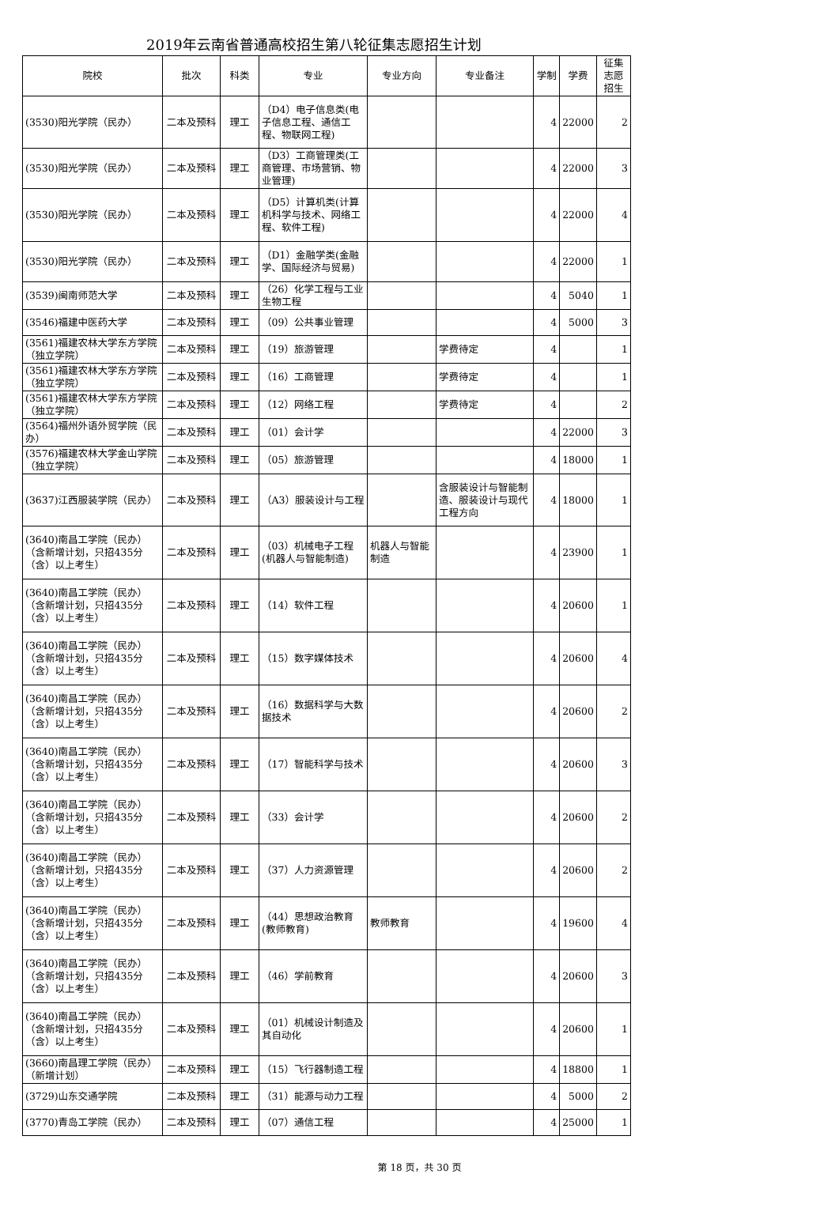2019年云南省普通高校招生第八轮征集志愿招生计划
| 院校 | 批次 | 科类 | 专业 | 专业方向 | 专业备注 | 学制 | 学费 | 征集志愿招生 |
| --- | --- | --- | --- | --- | --- | --- | --- | --- |
| (3530)阳光学院（民办） | 二本及预科 | 理工 | （D4）电子信息类(电子信息工程、通信工程、物联网工程) | | | 4 | 22000 | 2 |
| (3530)阳光学院（民办） | 二本及预科 | 理工 | （D3）工商管理类(工商管理、市场营销、物业管理) | | | 4 | 22000 | 3 |
| (3530)阳光学院（民办） | 二本及预科 | 理工 | （D5）计算机类(计算机科学与技术、网络工程、软件工程) | | | 4 | 22000 | 4 |
| (3530)阳光学院（民办） | 二本及预科 | 理工 | （D1）金融学类(金融学、国际经济与贸易) | | | 4 | 22000 | 1 |
| (3539)闽南师范大学 | 二本及预科 | 理工 | （26）化学工程与工业生物工程 | | | 4 | 5040 | 1 |
| (3546)福建中医药大学 | 二本及预科 | 理工 | （09）公共事业管理 | | | 4 | 5000 | 3 |
| (3561)福建农林大学东方学院（独立学院） | 二本及预科 | 理工 | （19）旅游管理 | | 学费待定 | 4 | | 1 |
| (3561)福建农林大学东方学院（独立学院） | 二本及预科 | 理工 | （16）工商管理 | | 学费待定 | 4 | | 1 |
| (3561)福建农林大学东方学院（独立学院） | 二本及预科 | 理工 | （12）网络工程 | | 学费待定 | 4 | | 2 |
| (3564)福州外语外贸学院（民办） | 二本及预科 | 理工 | （01）会计学 | | | 4 | 22000 | 3 |
| (3576)福建农林大学金山学院（独立学院） | 二本及预科 | 理工 | （05）旅游管理 | | | 4 | 18000 | 1 |
| (3637)江西服装学院（民办） | 二本及预科 | 理工 | （A3）服装设计与工程 | | 含服装设计与智能制造、服装设计与现代工程方向 | 4 | 18000 | 1 |
| (3640)南昌工学院（民办）（含新增计划，只招435分（含）以上考生） | 二本及预科 | 理工 | （03）机械电子工程(机器人与智能制造) | 机器人与智能制造 | | 4 | 23900 | 1 |
| (3640)南昌工学院（民办）（含新增计划，只招435分（含）以上考生） | 二本及预科 | 理工 | （14）软件工程 | | | 4 | 20600 | 1 |
| (3640)南昌工学院（民办）（含新增计划，只招435分（含）以上考生） | 二本及预科 | 理工 | （15）数字媒体技术 | | | 4 | 20600 | 4 |
| (3640)南昌工学院（民办）（含新增计划，只招435分（含）以上考生） | 二本及预科 | 理工 | （16）数据科学与大数据技术 | | | 4 | 20600 | 2 |
| (3640)南昌工学院（民办）（含新增计划，只招435分（含）以上考生） | 二本及预科 | 理工 | （17）智能科学与技术 | | | 4 | 20600 | 3 |
| (3640)南昌工学院（民办）（含新增计划，只招435分（含）以上考生） | 二本及预科 | 理工 | （33）会计学 | | | 4 | 20600 | 2 |
| (3640)南昌工学院（民办）（含新增计划，只招435分（含）以上考生） | 二本及预科 | 理工 | （37）人力资源管理 | | | 4 | 20600 | 2 |
| (3640)南昌工学院（民办）（含新增计划，只招435分（含）以上考生） | 二本及预科 | 理工 | （44）思想政治教育(教师教育) | 教师教育 | | 4 | 19600 | 4 |
| (3640)南昌工学院（民办）（含新增计划，只招435分（含）以上考生） | 二本及预科 | 理工 | （46）学前教育 | | | 4 | 20600 | 3 |
| (3640)南昌工学院（民办）（含新增计划，只招435分（含）以上考生） | 二本及预科 | 理工 | （01）机械设计制造及其自动化 | | | 4 | 20600 | 1 |
| (3660)南昌理工学院（民办）（新增计划） | 二本及预科 | 理工 | （15）飞行器制造工程 | | | 4 | 18800 | 1 |
| (3729)山东交通学院 | 二本及预科 | 理工 | （31）能源与动力工程 | | | 4 | 5000 | 2 |
| (3770)青岛工学院（民办） | 二本及预科 | 理工 | （07）通信工程 | | | 4 | 25000 | 1 |
第 18 页，共 30 页